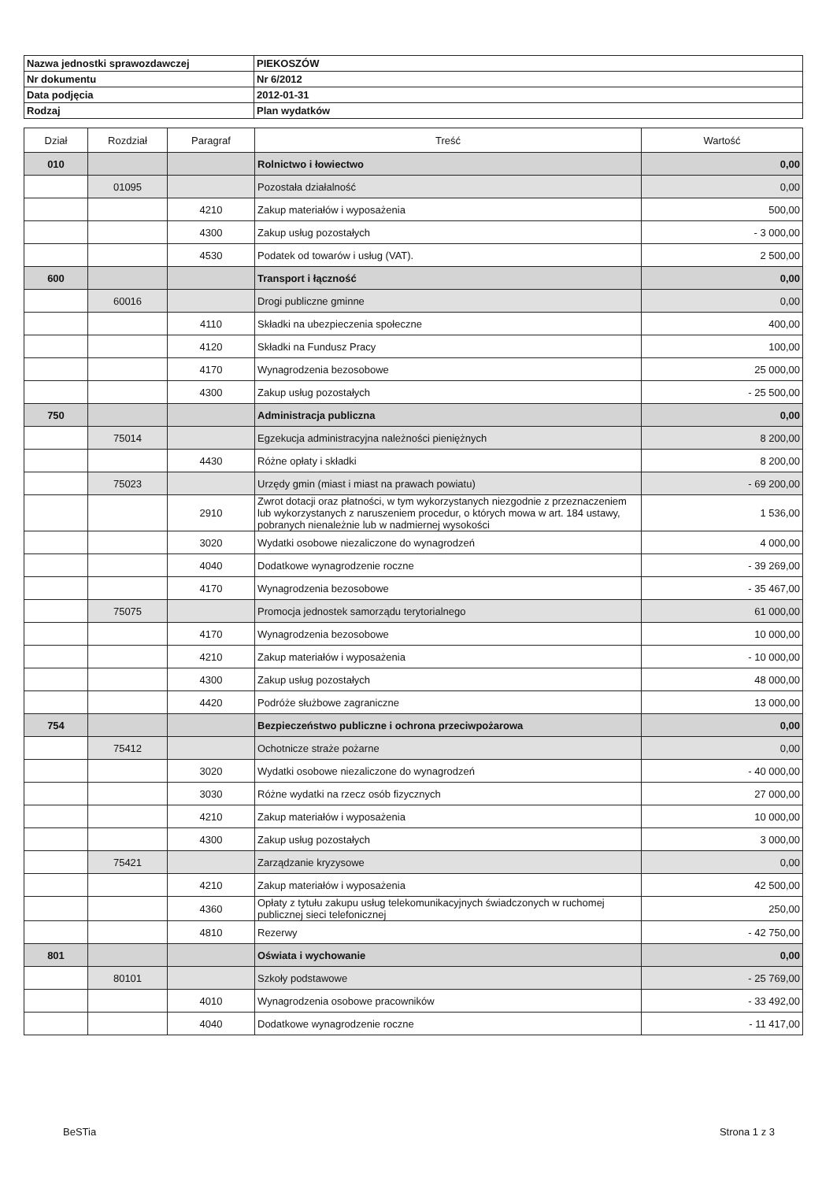| Nazwa jednostki sprawozdawczej | PIEKOSZÓW |
| Nr dokumentu | Nr 6/2012 |
| Data podjęcia | 2012-01-31 |
| Rodzaj | Plan wydatków |
| Dział | Rozdział | Paragraf | Treść | Wartość |
| --- | --- | --- | --- | --- |
| 010 | | | Rolnictwo i łowiectwo | 0,00 |
| | 01095 | | Pozostała działalność | 0,00 |
| | | 4210 | Zakup materiałów i wyposażenia | 500,00 |
| | | 4300 | Zakup usług pozostałych | - 3 000,00 |
| | | 4530 | Podatek od towarów i usług (VAT). | 2 500,00 |
| 600 | | | Transport i łączność | 0,00 |
| | 60016 | | Drogi publiczne gminne | 0,00 |
| | | 4110 | Składki na ubezpieczenia społeczne | 400,00 |
| | | 4120 | Składki na Fundusz Pracy | 100,00 |
| | | 4170 | Wynagrodzenia bezosobowe | 25 000,00 |
| | | 4300 | Zakup usług pozostałych | - 25 500,00 |
| 750 | | | Administracja publiczna | 0,00 |
| | 75014 | | Egzekucja administracyjna należności pieniężnych | 8 200,00 |
| | | 4430 | Różne opłaty i składki | 8 200,00 |
| | 75023 | | Urzędy gmin (miast i miast na prawach powiatu) | - 69 200,00 |
| | | 2910 | Zwrot dotacji oraz płatności, w tym wykorzystanych niezgodnie z przeznaczeniem lub wykorzystanych z naruszeniem procedur, o których mowa w art. 184 ustawy, pobranych nienależnie lub w nadmiernej wysokości | 1 536,00 |
| | | 3020 | Wydatki osobowe niezaliczone do wynagrodzeń | 4 000,00 |
| | | 4040 | Dodatkowe wynagrodzenie roczne | - 39 269,00 |
| | | 4170 | Wynagrodzenia bezosobowe | - 35 467,00 |
| | 75075 | | Promocja jednostek samorządu terytorialnego | 61 000,00 |
| | | 4170 | Wynagrodzenia bezosobowe | 10 000,00 |
| | | 4210 | Zakup materiałów i wyposażenia | - 10 000,00 |
| | | 4300 | Zakup usług pozostałych | 48 000,00 |
| | | 4420 | Podróże służbowe zagraniczne | 13 000,00 |
| 754 | | | Bezpieczeństwo publiczne i ochrona przeciwpożarowa | 0,00 |
| | 75412 | | Ochotnicze straże pożarne | 0,00 |
| | | 3020 | Wydatki osobowe niezaliczone do wynagrodzeń | - 40 000,00 |
| | | 3030 | Różne wydatki na rzecz osób fizycznych | 27 000,00 |
| | | 4210 | Zakup materiałów i wyposażenia | 10 000,00 |
| | | 4300 | Zakup usług pozostałych | 3 000,00 |
| | 75421 | | Zarządzanie kryzysowe | 0,00 |
| | | 4210 | Zakup materiałów i wyposażenia | 42 500,00 |
| | | 4360 | Opłaty z tytułu zakupu usług telekomunikacyjnych świadczonych w ruchomej publicznej sieci telefonicznej | 250,00 |
| | | 4810 | Rezerwy | - 42 750,00 |
| 801 | | | Oświata i wychowanie | 0,00 |
| | 80101 | | Szkoły podstawowe | - 25 769,00 |
| | | 4010 | Wynagrodzenia osobowe pracowników | - 33 492,00 |
| | | 4040 | Dodatkowe wynagrodzenie roczne | - 11 417,00 |
BeSTia Strona 1 z 3